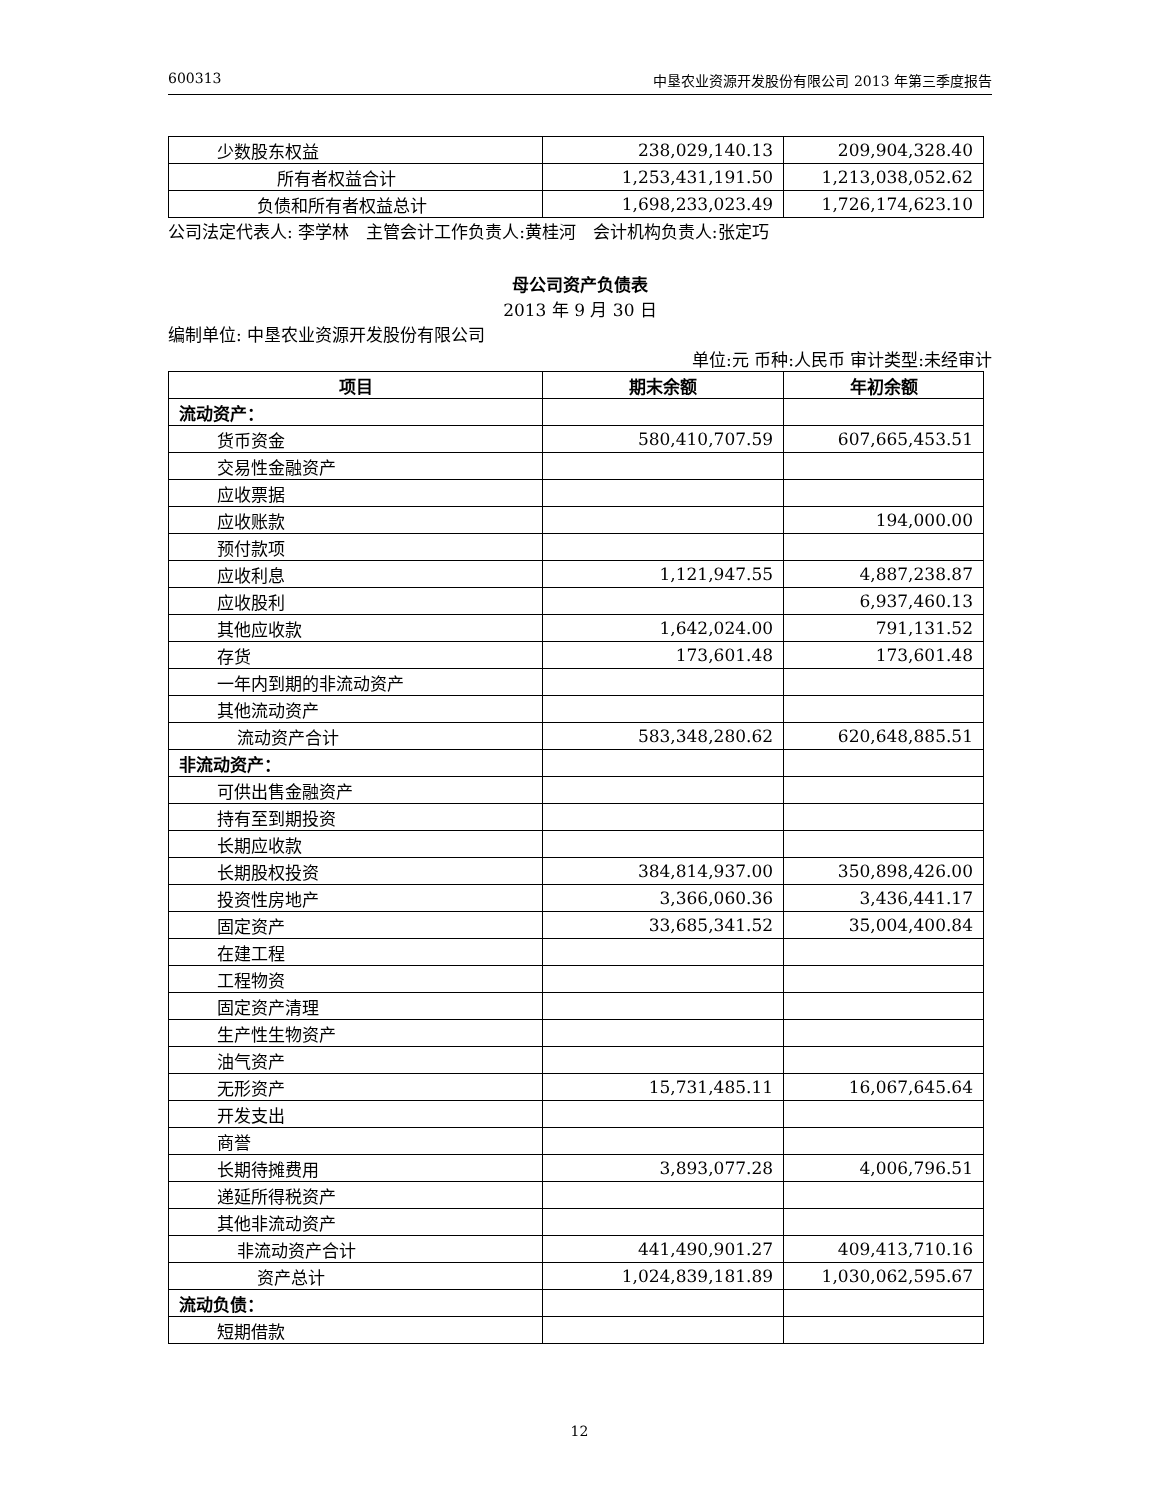600313 中垦农业资源开发股份有限公司 2013 年第三季度报告
| 少数股东权益 | 238,029,140.13 | 209,904,328.40 |
| 所有者权益合计 | 1,253,431,191.50 | 1,213,038,052.62 |
| 负债和所有者权益总计 | 1,698,233,023.49 | 1,726,174,623.10 |
公司法定代表人: 李学林　主管会计工作负责人:黄桂河　会计机构负责人:张定巧
母公司资产负债表
2013 年 9 月 30 日
编制单位: 中垦农业资源开发股份有限公司
单位:元 币种:人民币 审计类型:未经审计
| 项目 | 期末余额 | 年初余额 |
| --- | --- | --- |
| 流动资产： | | |
| 货币资金 | 580,410,707.59 | 607,665,453.51 |
| 交易性金融资产 | | |
| 应收票据 | | |
| 应收账款 | | 194,000.00 |
| 预付款项 | | |
| 应收利息 | 1,121,947.55 | 4,887,238.87 |
| 应收股利 | | 6,937,460.13 |
| 其他应收款 | 1,642,024.00 | 791,131.52 |
| 存货 | 173,601.48 | 173,601.48 |
| 一年内到期的非流动资产 | | |
| 其他流动资产 | | |
| 流动资产合计 | 583,348,280.62 | 620,648,885.51 |
| 非流动资产： | | |
| 可供出售金融资产 | | |
| 持有至到期投资 | | |
| 长期应收款 | | |
| 长期股权投资 | 384,814,937.00 | 350,898,426.00 |
| 投资性房地产 | 3,366,060.36 | 3,436,441.17 |
| 固定资产 | 33,685,341.52 | 35,004,400.84 |
| 在建工程 | | |
| 工程物资 | | |
| 固定资产清理 | | |
| 生产性生物资产 | | |
| 油气资产 | | |
| 无形资产 | 15,731,485.11 | 16,067,645.64 |
| 开发支出 | | |
| 商誉 | | |
| 长期待摊费用 | 3,893,077.28 | 4,006,796.51 |
| 递延所得税资产 | | |
| 其他非流动资产 | | |
| 非流动资产合计 | 441,490,901.27 | 409,413,710.16 |
| 资产总计 | 1,024,839,181.89 | 1,030,062,595.67 |
| 流动负债： | | |
| 短期借款 | | |
12